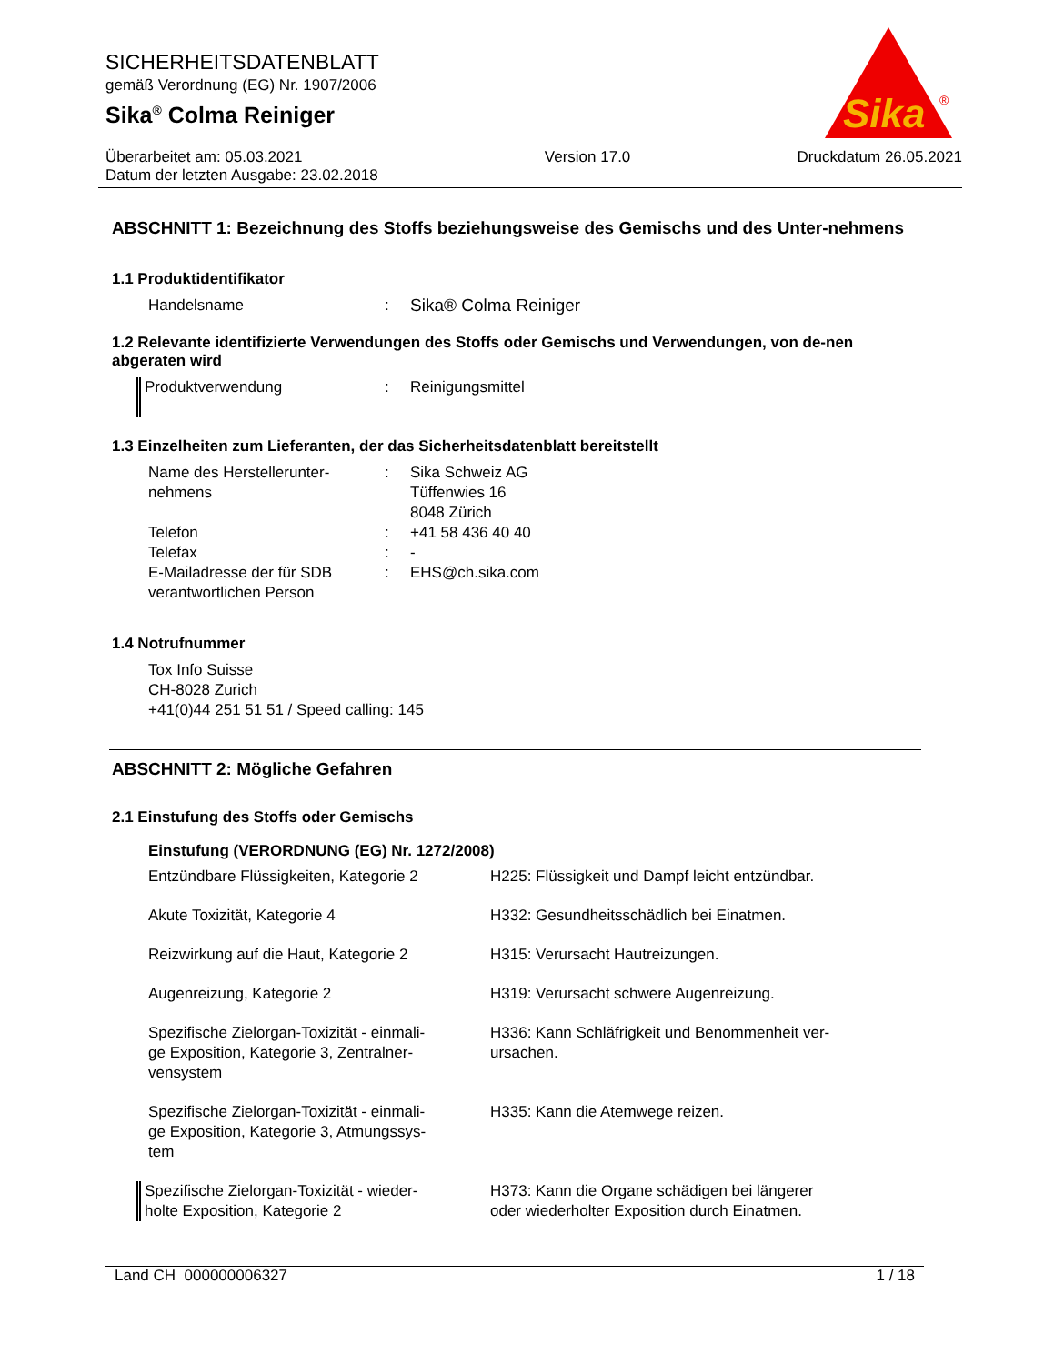SICHERHEITSDATENBLATT
gemäß Verordnung (EG) Nr. 1907/2006
Sika<sup>®</sup> Colma Reiniger
Überarbeitet am: 05.03.2021
Datum der letzten Ausgabe: 23.02.2018
Version 17.0 Druckdatum 26.05.2021
Sika
®
ABSCHNITT 1: Bezeichnung des Stoffs beziehungsweise des Gemischs und des Unter-nehmens
1.1 Produktidentifikator
| Handelsname | : | Sika® Colma Reiniger |
1.2 Relevante identifizierte Verwendungen des Stoffs oder Gemischs und Verwendungen, von de-nen abgeraten wird
| Produktverwendung | : | Reinigungsmittel |
1.3 Einzelheiten zum Lieferanten, der das Sicherheitsdatenblatt bereitstellt
| Name des Herstellerunter- nehmens | : | Sika Schweiz AG Tüffenwies 16 8048 Zürich |
| Telefon | : | +41 58 436 40 40 |
| Telefax | : | - |
| E-Mailadresse der für SDB verantwortlichen Person | : | EHS@ch.sika.com |
1.4 Notrufnummer
Tox Info Suisse
CH-8028 Zurich
+41(0)44 251 51 51 / Speed calling: 145
ABSCHNITT 2: Mögliche Gefahren
2.1 Einstufung des Stoffs oder Gemischs
| Einstufung (VERORDNUNG (EG) Nr. 1272/2008) | |
| Entzündbare Flüssigkeiten, Kategorie 2 | H225: Flüssigkeit und Dampf leicht entzündbar. |
| Akute Toxizität, Kategorie 4 | H332: Gesundheitsschädlich bei Einatmen. |
| Reizwirkung auf die Haut, Kategorie 2 | H315: Verursacht Hautreizungen. |
| Augenreizung, Kategorie 2 | H319: Verursacht schwere Augenreizung. |
| Spezifische Zielorgan-Toxizität - einmali- ge Exposition, Kategorie 3, Zentralner- vensystem | H336: Kann Schläfrigkeit und Benommenheit ver- ursachen. |
| Spezifische Zielorgan-Toxizität - einmali- ge Exposition, Kategorie 3, Atmungssys- tem | H335: Kann die Atemwege reizen. |
| Spezifische Zielorgan-Toxizität - wieder- holte Exposition, Kategorie 2 | H373: Kann die Organe schädigen bei längerer oder wiederholter Exposition durch Einatmen. |
Land CH 000000006327 1 / 18